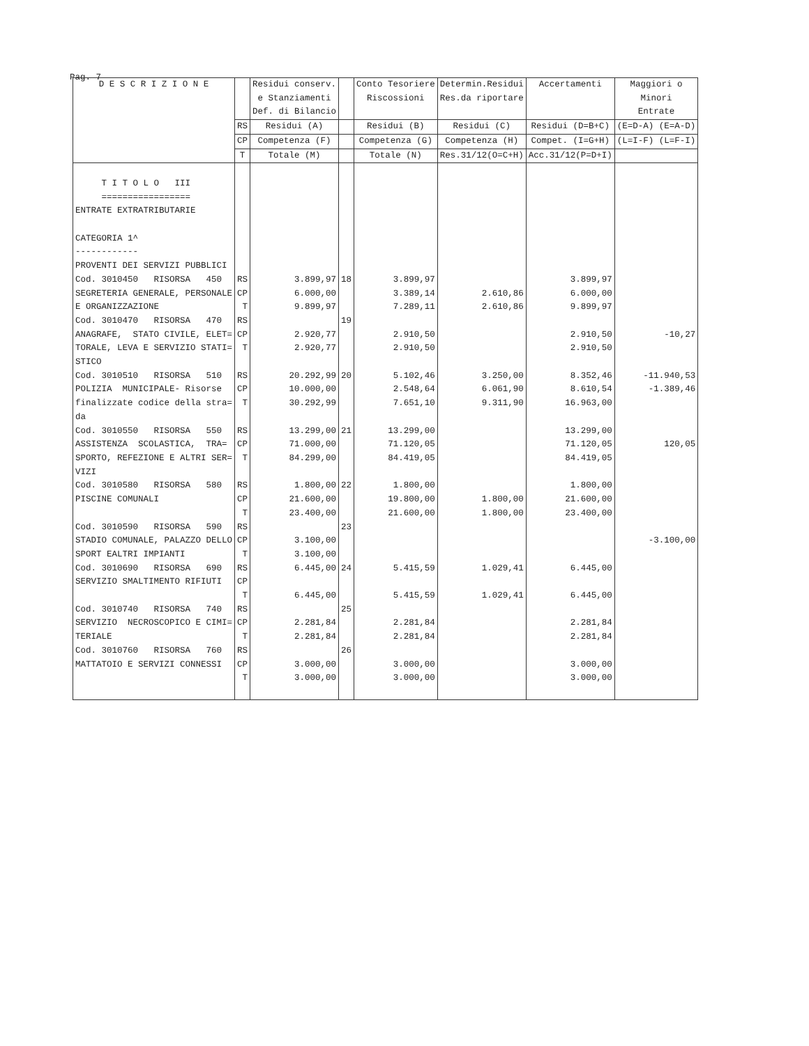Pag. 7
| D E S C R I Z I O N E | | Residui conserv. e Stanziamenti Def. di Bilancio | | Conto Tesoriere Riscossioni | Determin.Residui Res.da riportare | Accertamenti | Maggiori o Minori Entrate |
| --- | --- | --- | --- | --- | --- | --- | --- |
| | RS | Residui (A) | | Residui (B) | Residui (C) | Residui (D=B+C) | (E=D-A) (E=A-D) |
| | CP | Competenza (F) | | Competenza (G) | Competenza (H) | Compet. (I=G+H) | (L=I-F) (L=F-I) |
| | T | Totale (M) | | Totale (N) | Res.31/12(O=C+H) | Acc.31/12(P=D+I) | |
| T I T O L O III ================= ENTRATE EXTRATRIBUTARIE CATEGORIA 1^ ------------ PROVENTI DEI SERVIZI PUBBLICI | | | | | | | |
| Cod. 3010450 RISORSA 450 SEGRETERIA GENERALE, PERSONALE E ORGANIZZAZIONE | RS CP T | 3.899,97 6.000,00 9.899,97 | 18 | 3.899,97 3.389,14 7.289,11 | 2.610,86 2.610,86 | 3.899,97 6.000,00 9.899,97 | |
| Cod. 3010470 RISORSA 470 ANAGRAFE, STATO CIVILE, ELET= TORALE, LEVA E SERVIZIO STATI= STICO | RS CP T | 2.920,77 2.920,77 | 19 | 2.910,50 2.910,50 | | 2.910,50 2.910,50 | -10,27 |
| Cod. 3010510 RISORSA 510 POLIZIA MUNICIPALE- Risorse finalizzate codice della stra= da | RS CP T | 20.292,99 10.000,00 30.292,99 | 20 | 5.102,46 2.548,64 7.651,10 | 3.250,00 6.061,90 9.311,90 | 8.352,46 8.610,54 16.963,00 | -11.940,53 -1.389,46 |
| Cod. 3010550 RISORSA 550 ASSISTENZA SCOLASTICA, TRA= SPORTO, REFEZIONE E ALTRI SER= VIZI | RS CP T | 13.299,00 71.000,00 84.299,00 | 21 | 13.299,00 71.120,05 84.419,05 | | 13.299,00 71.120,05 84.419,05 | 120,05 |
| Cod. 3010580 RISORSA 580 PISCINE COMUNALI | RS CP T | 1.800,00 21.600,00 23.400,00 | 22 | 1.800,00 19.800,00 21.600,00 | 1.800,00 1.800,00 | 1.800,00 21.600,00 23.400,00 | |
| Cod. 3010590 RISORSA 590 STADIO COMUNALE, PALAZZO DELLO SPORT EALTRI IMPIANTI | RS CP T | 3.100,00 3.100,00 | 23 | | | | -3.100,00 |
| Cod. 3010690 RISORSA 690 SERVIZIO SMALTIMENTO RIFIUTI | RS CP T | 6.445,00 6.445,00 | 24 | 5.415,59 5.415,59 | 1.029,41 1.029,41 | 6.445,00 6.445,00 | |
| Cod. 3010740 RISORSA 740 SERVIZIO NECROSCOPICO E CIMI= TERIALE | RS CP T | 2.281,84 2.281,84 | 25 | 2.281,84 2.281,84 | | 2.281,84 2.281,84 | |
| Cod. 3010760 RISORSA 760 MATTATOIO E SERVIZI CONNESSI | RS CP T | 3.000,00 3.000,00 | 26 | 3.000,00 3.000,00 | | 3.000,00 3.000,00 | |